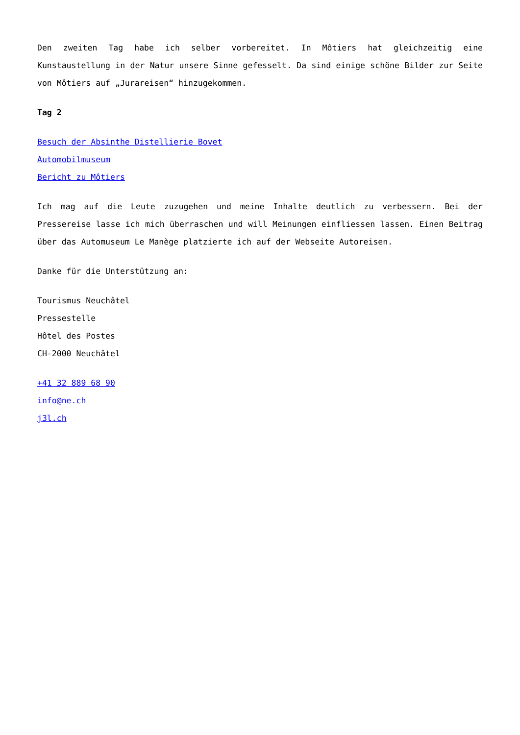Den zweiten Tag habe ich selber vorbereitet. In Môtiers hat gleichzeitig eine Kunstaustellung in der Natur unsere Sinne gefesselt. Da sind einige schöne Bilder zur Seite von Môtiers auf „Jurareisen“ hinzugekommen.
Tag 2
Besuch der Absinthe Distellierie Bovet
Automobilmuseum
Bericht zu Môtiers
Ich mag auf die Leute zuzugehen und meine Inhalte deutlich zu verbessern. Bei der Pressereise lasse ich mich überraschen und will Meinungen einfliessen lassen. Einen Beitrag über das Automuseum Le Manège platzierte ich auf der Webseite Autoreisen.
Danke für die Unterstützung an:
Tourismus Neuchâtel
Pressestelle
Hôtel des Postes
CH-2000 Neuchâtel
+41 32 889 68 90
info@ne.ch
j3l.ch